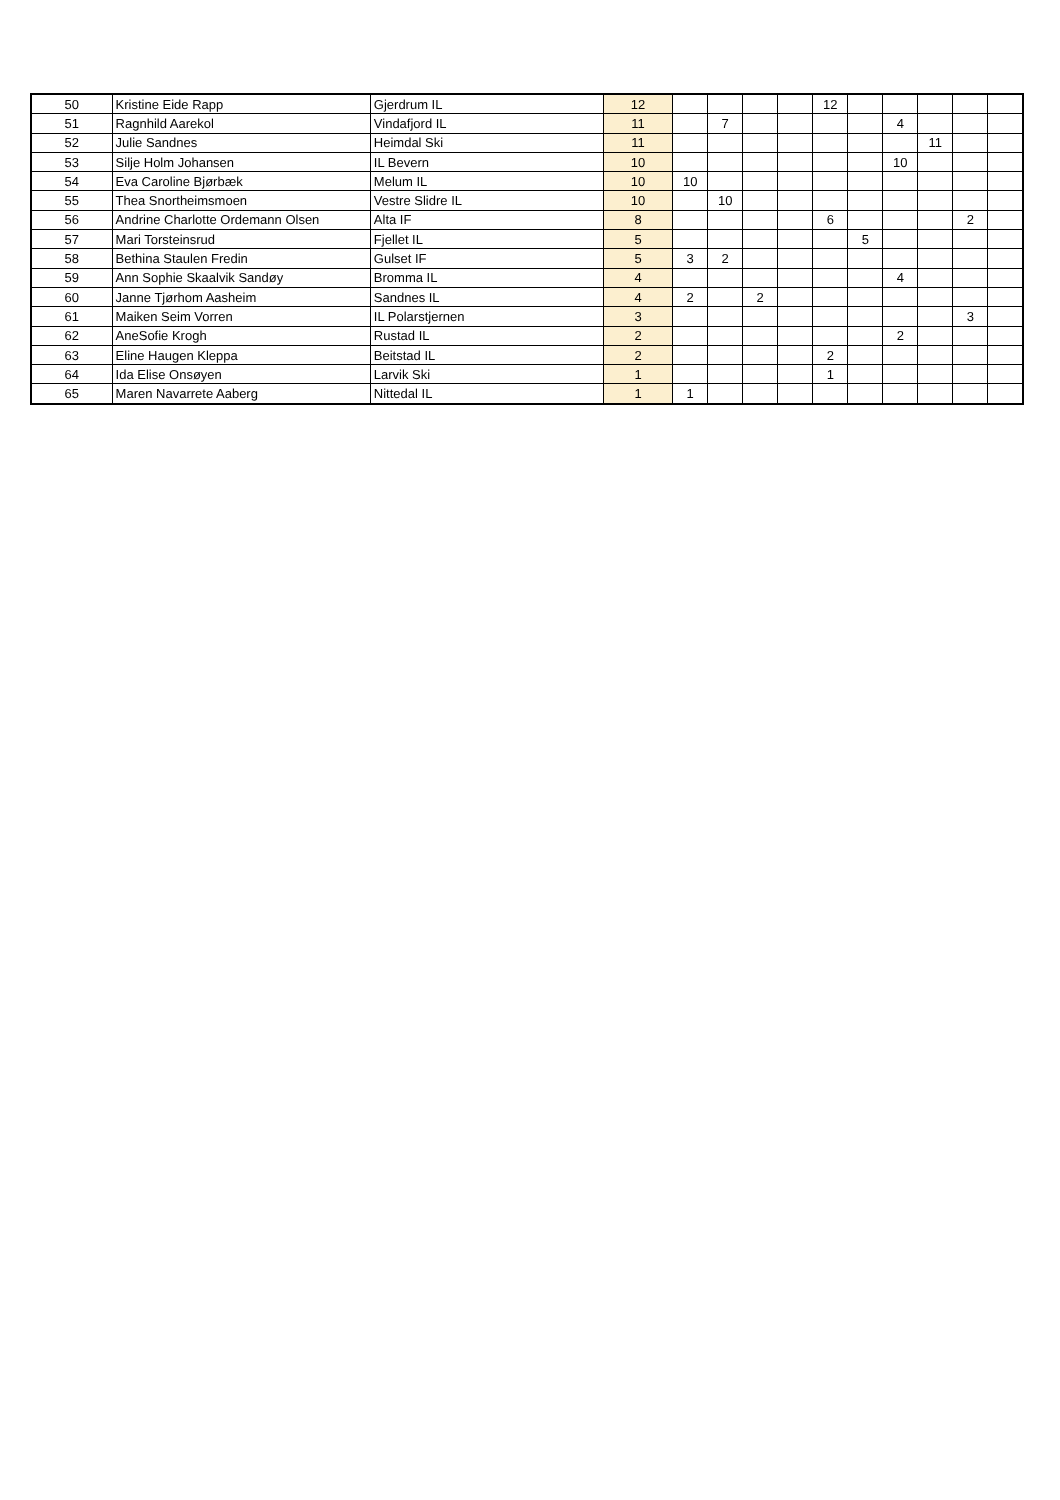| 50 | Kristine Eide Rapp | Gjerdrum IL | 12 | | | | | 12 | | | | | |
| 51 | Ragnhild Aarekol | Vindafjord IL | 11 | | 7 | | | | | 4 | | | |
| 52 | Julie Sandnes | Heimdal Ski | 11 | | | | | | | | 11 | | |
| 53 | Silje Holm Johansen | IL Bevern | 10 | | | | | | | 10 | | | |
| 54 | Eva Caroline Bjørbæk | Melum IL | 10 | 10 | | | | | | | | | |
| 55 | Thea Snortheimsmoen | Vestre Slidre IL | 10 | | 10 | | | | | | | | |
| 56 | Andrine Charlotte Ordemann Olsen | Alta IF | 8 | | | | | 6 | | | | 2 | |
| 57 | Mari Torsteinsrud | Fjellet IL | 5 | | | | | | 5 | | | | |
| 58 | Bethina Staulen Fredin | Gulset IF | 5 | 3 | 2 | | | | | | | | |
| 59 | Ann Sophie Skaalvik Sandøy | Bromma IL | 4 | | | | | | | 4 | | | |
| 60 | Janne Tjørhom Aasheim | Sandnes IL | 4 | 2 | | 2 | | | | | | | |
| 61 | Maiken Seim Vorren | IL Polarstjernen | 3 | | | | | | | | | 3 | |
| 62 | AneSofie Krogh | Rustad IL | 2 | | | | | | | 2 | | | |
| 63 | Eline Haugen Kleppa | Beitstad IL | 2 | | | | | 2 | | | | | |
| 64 | Ida Elise Onsøyen | Larvik Ski | 1 | | | | | 1 | | | | | |
| 65 | Maren Navarrete Aaberg | Nittedal IL | 1 | 1 | | | | | | | | | |